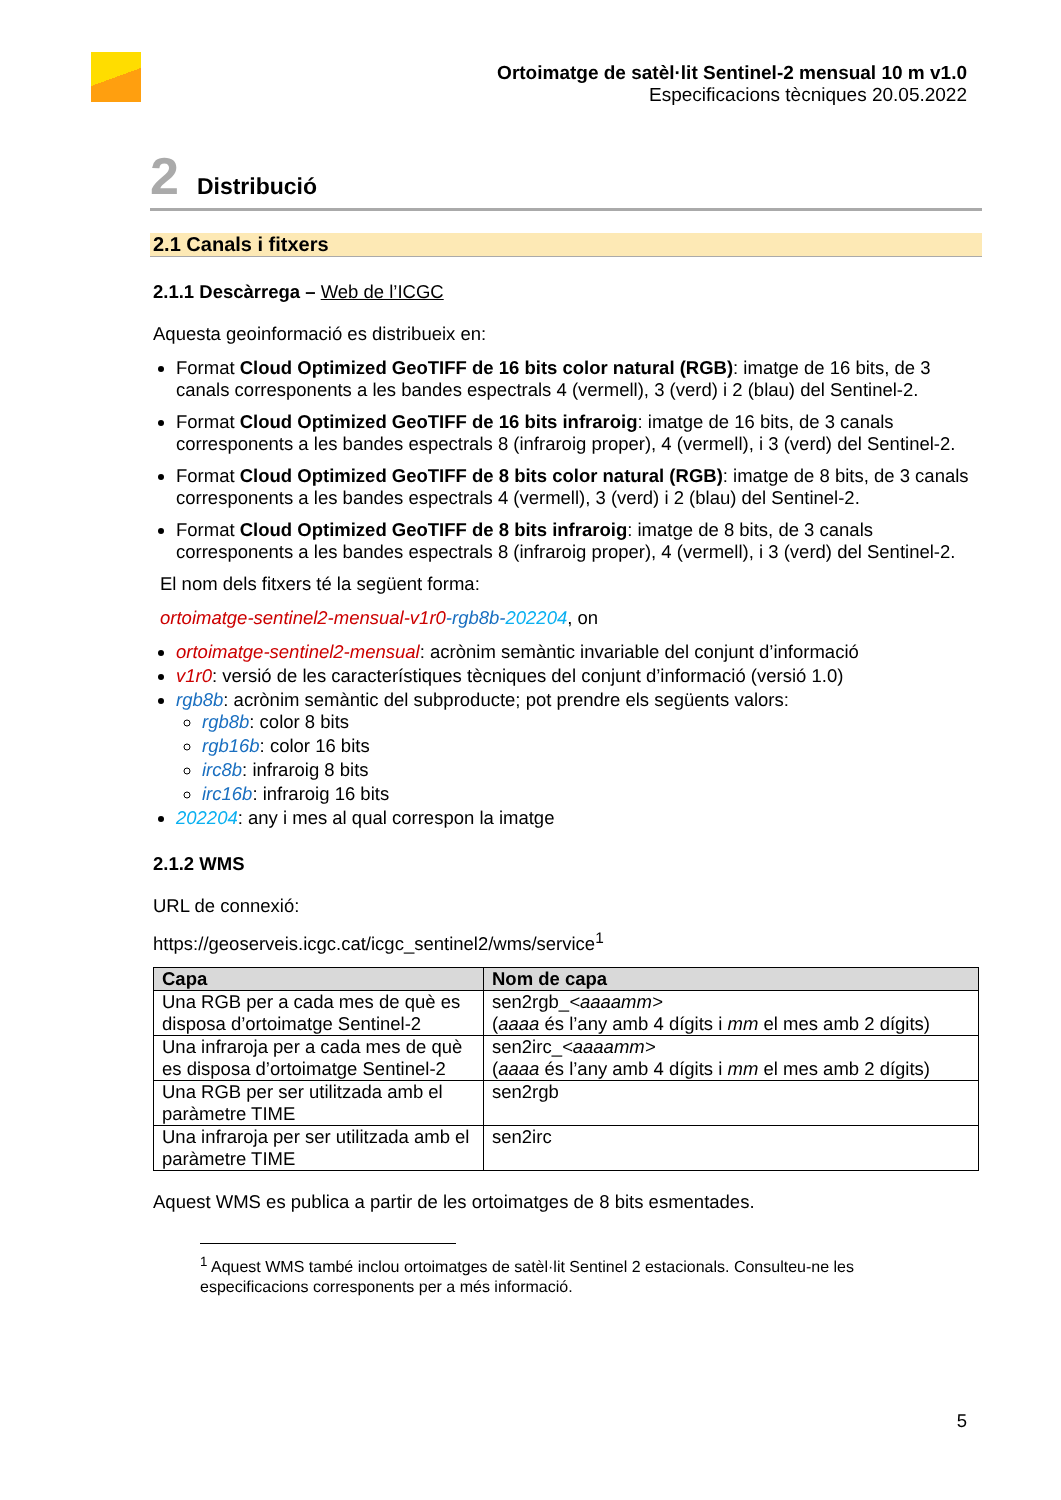Ortoimatge de satèl·lit Sentinel-2 mensual 10 m v1.0
Especificacions tècniques 20.05.2022
2 Distribució
2.1 Canals i fitxers
2.1.1 Descàrrega – Web de l’ICGC
Aquesta geoinformació es distribueix en:
Format Cloud Optimized GeoTIFF de 16 bits color natural (RGB): imatge de 16 bits, de 3 canals corresponents a les bandes espectrals 4 (vermell), 3 (verd) i 2 (blau) del Sentinel-2.
Format Cloud Optimized GeoTIFF de 16 bits infraroig: imatge de 16 bits, de 3 canals corresponents a les bandes espectrals 8 (infraroig proper), 4 (vermell), i 3 (verd) del Sentinel-2.
Format Cloud Optimized GeoTIFF de 8 bits color natural (RGB): imatge de 8 bits, de 3 canals corresponents a les bandes espectrals 4 (vermell), 3 (verd) i 2 (blau) del Sentinel-2.
Format Cloud Optimized GeoTIFF de 8 bits infraroig: imatge de 8 bits, de 3 canals corresponents a les bandes espectrals 8 (infraroig proper), 4 (vermell), i 3 (verd) del Sentinel-2.
El nom dels fitxers té la següent forma:
ortoimatge-sentinel2-mensual-v1r0-rgb8b-202204, on
ortoimatge-sentinel2-mensual: acrònim semàntic invariable del conjunt d’informació
v1r0: versió de les característiques tècniques del conjunt d’informació (versió 1.0)
rgb8b: acrònim semàntic del subproducte; pot prendre els següents valors:
rgb8b: color 8 bits
rgb16b: color 16 bits
irc8b: infraroig 8 bits
irc16b: infraroig 16 bits
202204: any i mes al qual correspon la imatge
2.1.2 WMS
URL de connexió:
https://geoserveis.icgc.cat/icgc_sentinel2/wms/service<sup>1</sup>
| Capa | Nom de capa |
| --- | --- |
| Una RGB per a cada mes de què es disposa d’ortoimatge Sentinel-2 | sen2rgb_ <aaaamm> ( aaaa és l’any amb 4 dígits i mm el mes amb 2 dígits) |
| Una infraroja per a cada mes de què es disposa d’ortoimatge Sentinel-2 | sen2irc_ <aaaamm> ( aaaa és l’any amb 4 dígits i mm el mes amb 2 dígits) |
| Una RGB per ser utilitzada amb el paràmetre TIME | sen2rgb |
| Una infraroja per ser utilitzada amb el paràmetre TIME | sen2irc |
Aquest WMS es publica a partir de les ortoimatges de 8 bits esmentades.
<sup>1</sup> Aquest WMS també inclou ortoimatges de satèl·lit Sentinel 2 estacionals. Consulteu-ne les especificacions corresponents per a més informació.
5